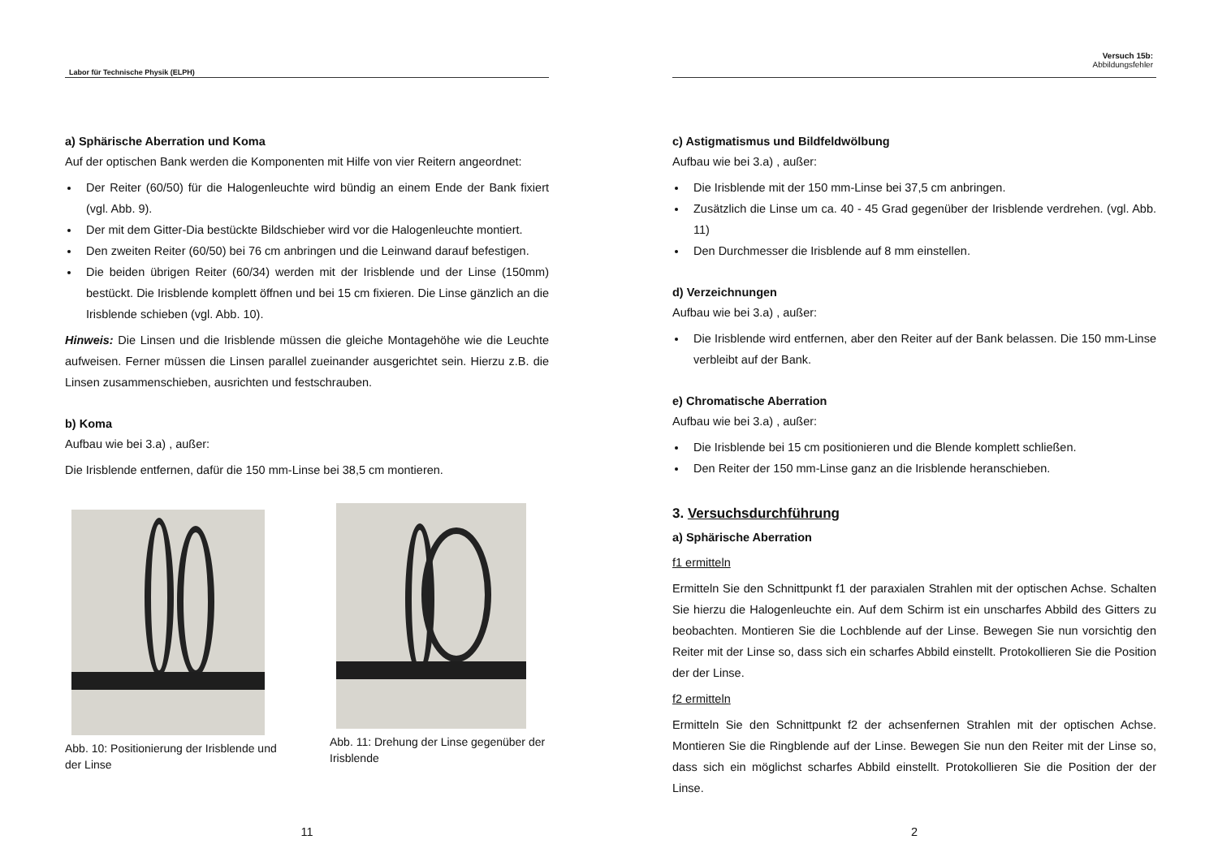Labor für Technische Physik (ELPH)
a) Sphärische Aberration und Koma
Auf der optischen Bank werden die Komponenten mit Hilfe von vier Reitern angeordnet:
Der Reiter (60/50) für die Halogenleuchte wird bündig an einem Ende der Bank fixiert (vgl. Abb. 9).
Der mit dem Gitter-Dia bestückte Bildschieber wird vor die Halogenleuchte montiert.
Den zweiten Reiter (60/50) bei 76 cm anbringen und die Leinwand darauf befestigen.
Die beiden übrigen Reiter (60/34) werden mit der Irisblende und der Linse (150mm) bestückt. Die Irisblende komplett öffnen und bei 15 cm fixieren. Die Linse gänzlich an die Irisblende schieben (vgl. Abb. 10).
Hinweis: Die Linsen und die Irisblende müssen die gleiche Montagehöhe wie die Leuchte aufweisen. Ferner müssen die Linsen parallel zueinander ausgerichtet sein. Hierzu z.B. die Linsen zusammenschieben, ausrichten und festschrauben.
b) Koma
Aufbau wie bei 3.a) , außer:
Die Irisblende entfernen, dafür die 150 mm-Linse bei 38,5 cm montieren.
Abb. 10: Positionierung der Irisblende und der Linse
Abb. 11: Drehung der Linse gegenüber der Irisblende
11
Versuch 15b:
Abbildungsfehler
c) Astigmatismus und Bildfeldwölbung
Aufbau wie bei 3.a) , außer:
Die Irisblende mit der 150 mm-Linse bei 37,5 cm anbringen.
Zusätzlich die Linse um ca. 40 - 45 Grad gegenüber der Irisblende verdrehen. (vgl. Abb. 11)
Den Durchmesser die Irisblende auf 8 mm einstellen.
d) Verzeichnungen
Aufbau wie bei 3.a) , außer:
Die Irisblende wird entfernen, aber den Reiter auf der Bank belassen. Die 150 mm-Linse verbleibt auf der Bank.
e) Chromatische Aberration
Aufbau wie bei 3.a) , außer:
Die Irisblende bei 15 cm positionieren und die Blende komplett schließen.
Den Reiter der 150 mm-Linse ganz an die Irisblende heranschieben.
3. Versuchsdurchführung
a) Sphärische Aberration
f1 ermitteln
Ermitteln Sie den Schnittpunkt f1 der paraxialen Strahlen mit der optischen Achse. Schalten Sie hierzu die Halogenleuchte ein. Auf dem Schirm ist ein unscharfes Abbild des Gitters zu beobachten. Montieren Sie die Lochblende auf der Linse. Bewegen Sie nun vorsichtig den Reiter mit der Linse so, dass sich ein scharfes Abbild einstellt. Protokollieren Sie die Position der der Linse.
f2 ermitteln
Ermitteln Sie den Schnittpunkt f2 der achsenfernen Strahlen mit der optischen Achse. Montieren Sie die Ringblende auf der Linse. Bewegen Sie nun den Reiter mit der Linse so, dass sich ein möglichst scharfes Abbild einstellt. Protokollieren Sie die Position der der Linse.
2